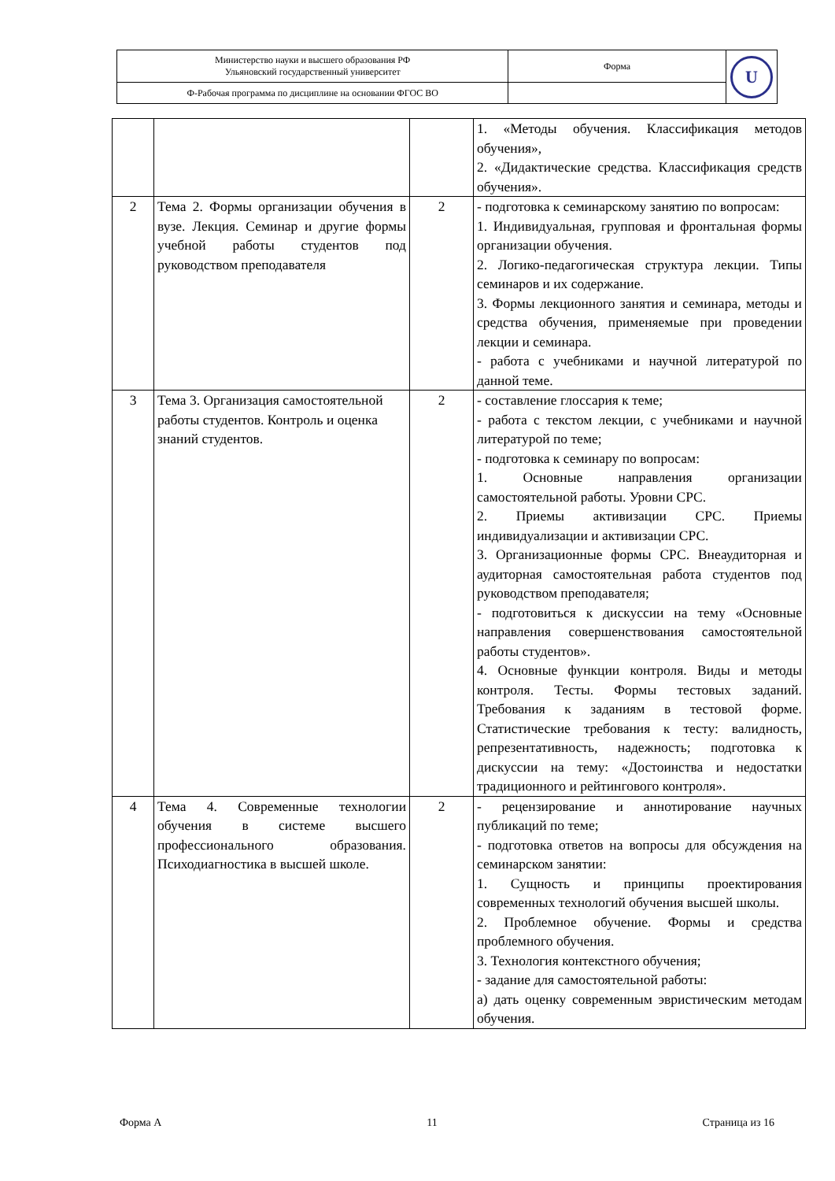| Министерство науки и высшего образования РФ Ульяновский государственный университет | Форма | U |
| Ф-Рабочая программа по дисциплине на основании ФГОС ВО | | |
| | | | 1. «Методы обучения. Классификация методов обучения», 2. «Дидактические средства. Классификация средств обучения». |
| 2 | Тема 2. Формы организации обучения в вузе. Лекция. Семинар и другие формы учебной работы студентов под руководством преподавателя | 2 | - подготовка к семинарскому занятию по вопросам: 1. Индивидуальная, групповая и фронтальная формы организации обучения. 2. Логико-педагогическая структура лекции. Типы семинаров и их содержание. 3. Формы лекционного занятия и семинара, методы и средства обучения, применяемые при проведении лекции и семинара. - работа с учебниками и научной литературой по данной теме. |
| 3 | Тема 3. Организация самостоятельной работы студентов. Контроль и оценка знаний студентов. | 2 | - составление глоссария к теме; - работа с текстом лекции, с учебниками и научной литературой по теме; - подготовка к семинару по вопросам: 1. Основные направления организации самостоятельной работы. Уровни СРС. 2. Приемы активизации СРС. Приемы индивидуализации и активизации СРС. 3. Организационные формы СРС. Внеаудиторная и аудиторная самостоятельная работа студентов под руководством преподавателя; - подготовиться к дискуссии на тему «Основные направления совершенствования самостоятельной работы студентов». 4. Основные функции контроля. Виды и методы контроля. Тесты. Формы тестовых заданий. Требования к заданиям в тестовой форме. Статистические требования к тесту: валидность, репрезентативность, надежность; подготовка к дискуссии на тему: «Достоинства и недостатки традиционного и рейтингового контроля». |
| 4 | Тема 4. Современные технологии обучения в системе высшего профессионального образования. Психодиагностика в высшей школе. | 2 | - рецензирование и аннотирование научных публикаций по теме; - подготовка ответов на вопросы для обсуждения на семинарском занятии: 1. Сущность и принципы проектирования современных технологий обучения высшей школы. 2. Проблемное обучение. Формы и средства проблемного обучения. 3. Технология контекстного обучения; - задание для самостоятельной работы: а) дать оценку современным эвристическим методам обучения. |
Форма А 11 Страница из 16